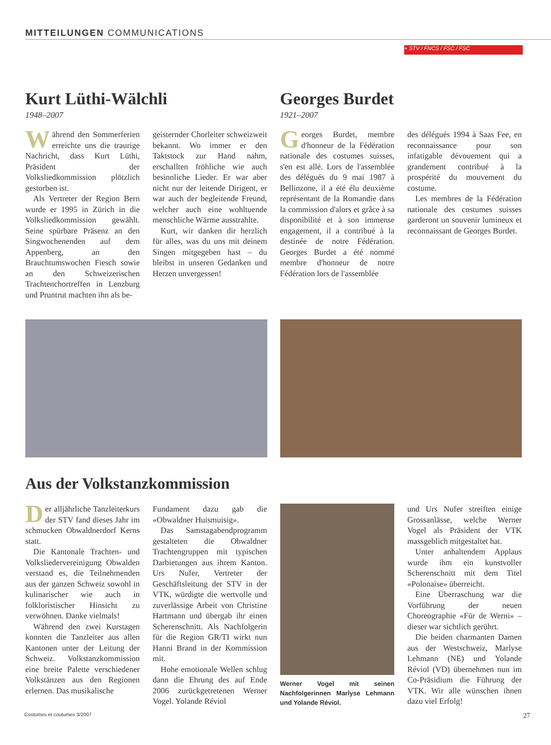MITTEILUNGEN COMMUNICATIONS
+ STV / FNCS / FSC / FSC
Kurt Lüthi-Wälchli
1948–2007
Während den Sommerferien erreichte uns die traurige Nachricht, dass Kurt Lüthi, Präsident der Volksliedkommission plötzlich gestorben ist.
Als Vertreter der Region Bern wurde er 1995 in Zürich in die Volksliedkommission gewählt. Seine spürbare Präsenz an den Singwochenenden auf dem Appenberg, an den Brauchtumswochen Fiesch sowie an den Schweizerischen Trachtenchortreffen in Lenzburg und Pruntrut machten ihn als be-
geisternder Chorleiter schweizweit bekannt. Wo immer er den Taktstock zur Hand nahm, erschallten fröhliche wie auch besinnliche Lieder. Er war aber nicht nur der leitende Dirigent, er war auch der begleitende Freund, welcher auch eine wohltuende menschliche Wärme ausstrahlte.
Kurt, wir danken dir herzlich für alles, was du uns mit deinem Singen mitgegeben hast – du bleibst in unseren Gedanken und Herzen unvergessen!
Georges Burdet
1921–2007
Georges Burdet, membre d'honneur de la Fédération nationale des costumes suisses, s'en est allé. Lors de l'assemblée des délégués du 9 mai 1987 à Bellinzone, il a été élu deuxième représentant de la Romandie dans la commission d'alors et grâce à sa disponibilité et à son immense engagement, il a contribué à la destinée de notre Fédération. Georges Burdet a été nommé membre d'honneur de notre Fédération lors de l'assemblée
des délégués 1994 à Saas Fee, en reconnaissance pour son infatigable dévouement qui a grandement contribué à la prospérité du mouvement du costume.
Les membres de la Fédération nationale des costumes suisses garderont un souvenir lumineux et reconnaissant de Georges Burdet.
Aus der Volkstanzkommission
Der alljährliche Tanzleiterkurs der STV fand dieses Jahr im schmucken Obwaldnerdorf Kerns statt.
Die Kantonale Trachten- und Volksliedervereinigung Obwalden verstand es, die Teilnehmenden aus der ganzen Schweiz sowohl in kulinarischer wie auch in folkloristischer Hinsicht zu verwöhnen. Danke vielmals!
Während den zwei Kurstagen konnten die Tanzleiter aus allen Kantonen unter der Leitung der Schweiz. Volkstanzkommission eine breite Palette verschiedener Volkstänzen aus den Regionen erlernen. Das musikalische
Fundament dazu gab die «Obwaldner Huismuisig».
Das Samstagabendprogramm gestalteten die Obwaldner Trachtengruppen mit typischen Darbietungen aus ihrem Kanton. Urs Nufer, Vertreter der Geschäftsleitung der STV in der VTK, würdigte die wertvolle und zuverlässige Arbeit von Christine Hartmann und übergab ihr einen Scherenschnitt. Als Nachfolgerin für die Region GR/TI wirkt nun Hanni Brand in der Kommission mit.
Hohe emotionale Wellen schlug dann die Ehrung des auf Ende 2006 zurückgetretenen Werner Vogel. Yolande Réviol
Werner Vogel mit seinen Nachfolgerinnen Marlyse Lehmann und Yolande Réviol.
und Urs Nufer streiften einige Grossanlässe, welche Werner Vogel als Präsident der VTK massgeblich mitgestaltet hat.
Unter anhaltendem Applaus wurde ihm ein kunstvoller Scherenschnitt mit dem Titel «Polonaise» überreicht.
Eine Überraschung war die Vorführung der neuen Choreographie «Für de Werni» – dieser war sichtlich gerührt.
Die beiden charmanten Damen aus der Westschweiz, Marlyse Lehmann (NE) und Yolande Réviol (VD) übernehmen nun im Co-Präsidium die Führung der VTK. Wir alle wünschen ihnen dazu viel Erfolg!
Costumes et coutumes 3/2007 27